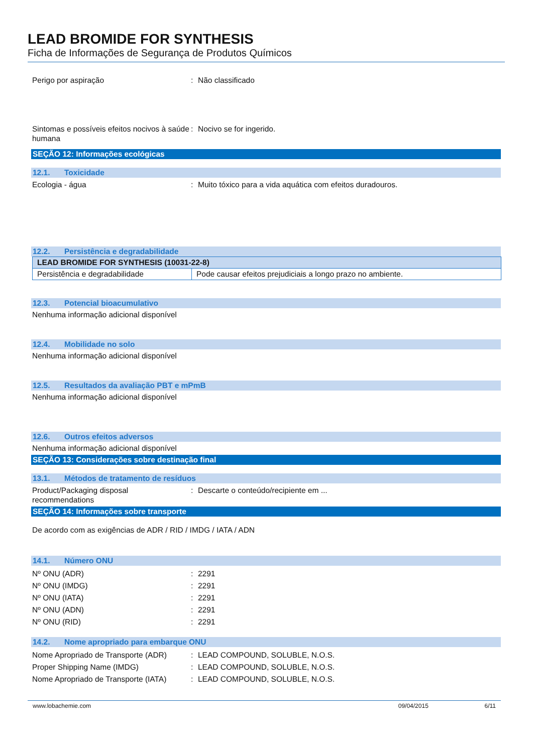LEAD BROMIDE FOR SYNTHESIS
Ficha de Informações de Segurança de Produtos Químicos
Perigo por aspiração : Não classificado
Sintomas e possíveis efeitos nocivos à saúde humana
: Nocivo se for ingerido.
SEÇÃO 12: Informações ecológicas
12.1. Toxicidade
Ecologia - água : Muito tóxico para a vida aquática com efeitos duradouros.
12.2. Persistência e degradabilidade
| LEAD BROMIDE FOR SYNTHESIS (10031-22-8) | |
| Persistência e degradabilidade | Pode causar efeitos prejudiciais a longo prazo no ambiente. |
12.3. Potencial bioacumulativo
Nenhuma informação adicional disponível
12.4. Mobilidade no solo
Nenhuma informação adicional disponível
12.5. Resultados da avaliação PBT e mPmB
Nenhuma informação adicional disponível
12.6. Outros efeitos adversos
Nenhuma informação adicional disponível
SEÇÃO 13: Considerações sobre destinação final
13.1. Métodos de tratamento de resíduos
Product/Packaging disposal recommendations
: Descarte o conteúdo/recipiente em ...
SEÇÃO 14: Informações sobre transporte
De acordo com as exigências de ADR / RID / IMDG / IATA / ADN
14.1. Número ONU
Nº ONU (ADR) : 2291
Nº ONU (IMDG) : 2291
Nº ONU (IATA) : 2291
Nº ONU (ADN) : 2291
Nº ONU (RID) : 2291
14.2. Nome apropriado para embarque ONU
Nome Apropriado de Transporte (ADR)
: LEAD COMPOUND, SOLUBLE, N.O.S.
Proper Shipping Name (IMDG) : LEAD COMPOUND, SOLUBLE, N.O.S.
Nome Apropriado de Transporte (IATA)
: LEAD COMPOUND, SOLUBLE, N.O.S.
www.lobachemie.com 09/04/2015 6/11